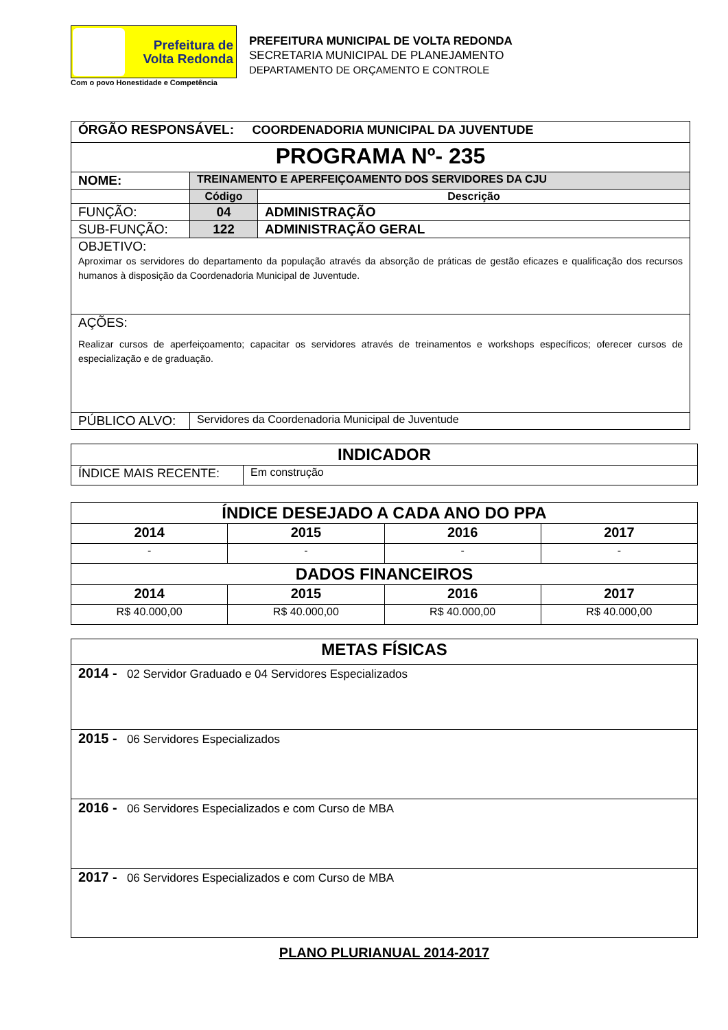Prefeitura de
Volta Redonda
PREFEITURA MUNICIPAL DE VOLTA REDONDA
SECRETARIA MUNICIPAL DE PLANEJAMENTO
DEPARTAMENTO DE ORÇAMENTO E CONTROLE
Com o povo Honestidade e Competência
| ÓRGÃO RESPONSÁVEL: COORDENADORIA MUNICIPAL DA JUVENTUDE | | |
| PROGRAMA Nº- 235 | | |
| NOME: | TREINAMENTO E APERFEIÇOAMENTO DOS SERVIDORES DA CJU | |
| | Código | Descrição |
| FUNÇÃO: | 04 | ADMINISTRAÇÃO |
| SUB-FUNÇÃO: | 122 | ADMINISTRAÇÃO GERAL |
| OBJETIVO: Aproximar os servidores do departamento da população através da absorção de práticas de gestão eficazes e qualificação dos recursos humanos à disposição da Coordenadoria Municipal de Juventude. | | |
| AÇÕES: Realizar cursos de aperfeiçoamento; capacitar os servidores através de treinamentos e workshops específicos; oferecer cursos de especialização e de graduação. | | |
| PÚBLICO ALVO: | Servidores da Coordenadoria Municipal de Juventude | |
| INDICADOR | |
| ÍNDICE MAIS RECENTE: | Em construção |
| ÍNDICE DESEJADO A CADA ANO DO PPA | | | |
| 2014 | 2015 | 2016 | 2017 |
| - | - | - | - |
| DADOS FINANCEIROS | | | |
| 2014 | 2015 | 2016 | 2017 |
| R$ 40.000,00 | R$ 40.000,00 | R$ 40.000,00 | R$ 40.000,00 |
| METAS FÍSICAS |
| 2014 - 02 Servidor Graduado e 04 Servidores Especializados |
| 2015 - 06 Servidores Especializados |
| 2016 - 06 Servidores Especializados e com Curso de MBA |
| 2017 - 06 Servidores Especializados e com Curso de MBA |
PLANO PLURIANUAL 2014-2017